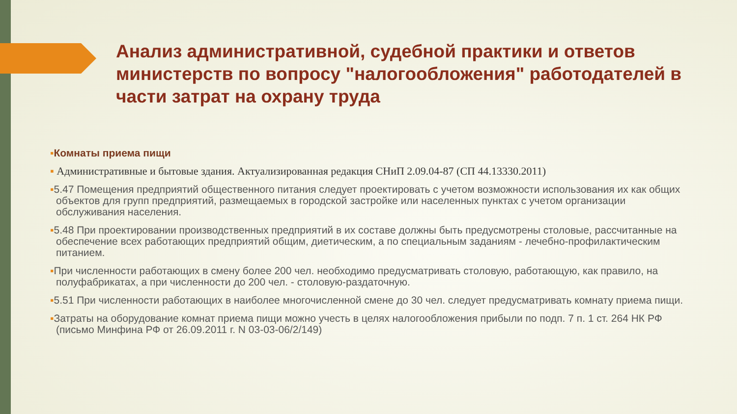Анализ административной, судебной практики и ответов министерств по вопросу "налогообложения" работодателей в части затрат на охрану труда
▪Комнаты приема пищи
▪ Административные и бытовые здания. Актуализированная редакция СНиП 2.09.04-87 (СП 44.13330.2011)
▪5.47 Помещения предприятий общественного питания следует проектировать с учетом возможности использования их как общих объектов для групп предприятий, размещаемых в городской застройке или населенных пунктах с учетом организации обслуживания населения.
▪5.48 При проектировании производственных предприятий в их составе должны быть предусмотрены столовые, рассчитанные на обеспечение всех работающих предприятий общим, диетическим, а по специальным заданиям - лечебно-профилактическим питанием.
▪При численности работающих в смену более 200 чел. необходимо предусматривать столовую, работающую, как правило, на полуфабрикатах, а при численности до 200 чел. - столовую-раздаточную.
▪5.51 При численности работающих в наиболее многочисленной смене до 30 чел. следует предусматривать комнату приема пищи.
▪Затраты на оборудование комнат приема пищи можно учесть в целях налогообложения прибыли по подп. 7 п. 1 ст. 264 НК РФ
(письмо Минфина РФ от 26.09.2011 г. N 03-03-06/2/149)